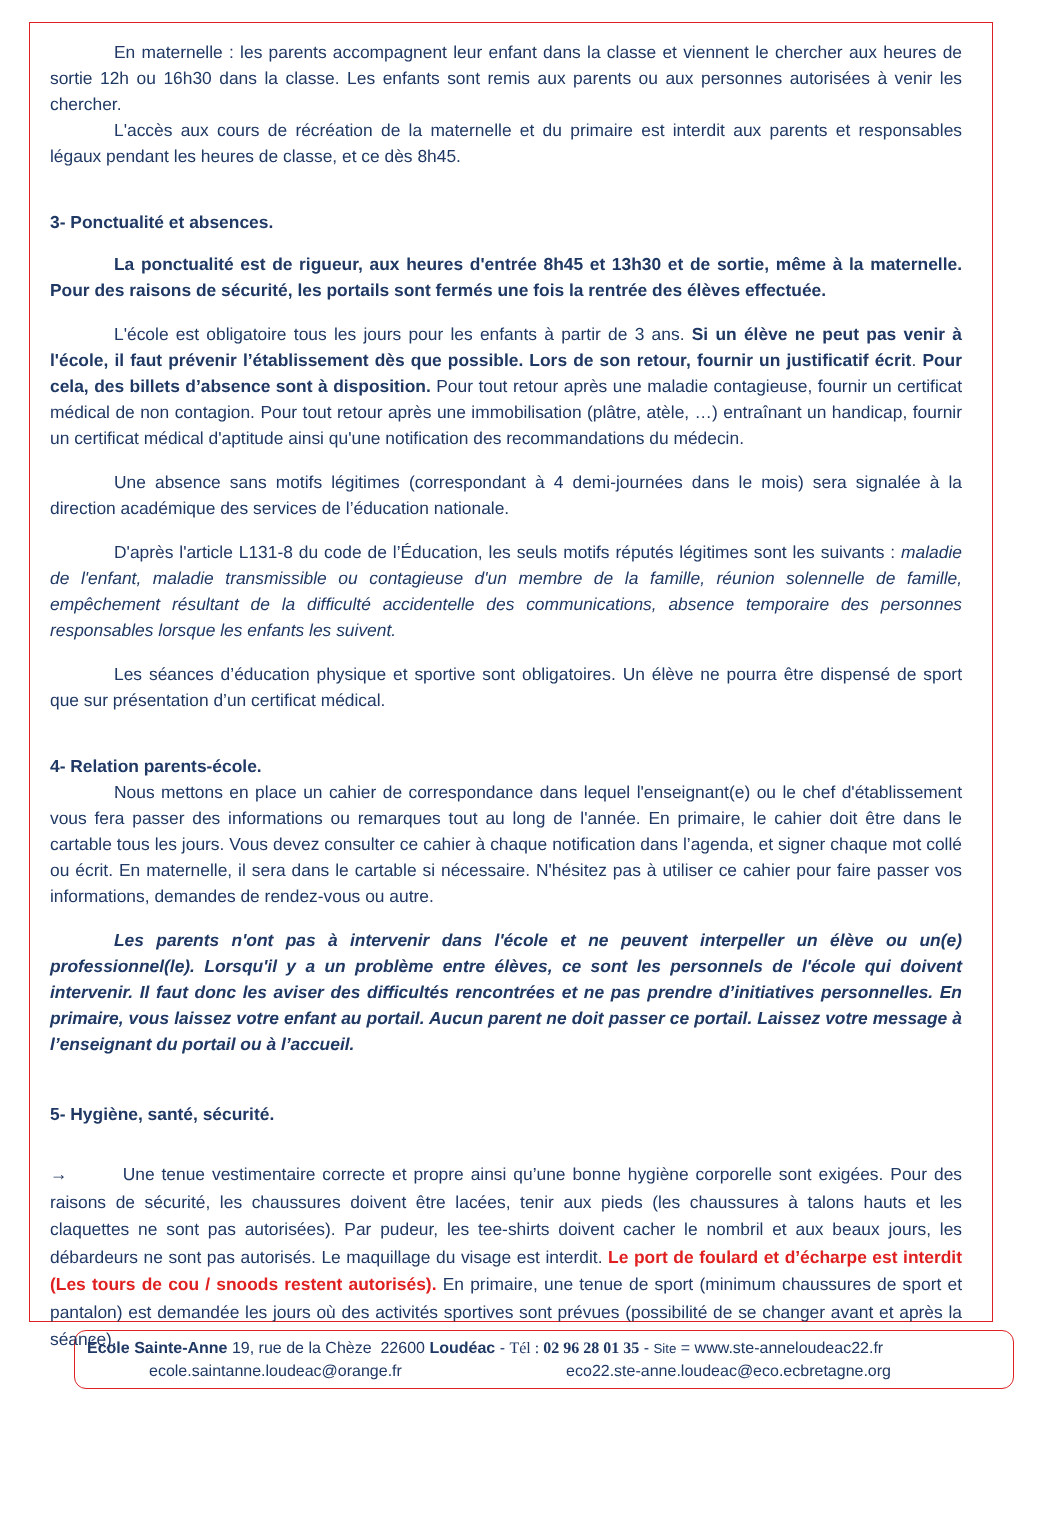En maternelle : les parents accompagnent leur enfant dans la classe et viennent le chercher aux heures de sortie 12h ou 16h30 dans la classe. Les enfants sont remis aux parents ou aux personnes autorisées à venir les chercher.
L'accès aux cours de récréation de la maternelle et du primaire est interdit aux parents et responsables légaux pendant les heures de classe, et ce dès 8h45.
3- Ponctualité et absences.
La ponctualité est de rigueur, aux heures d'entrée 8h45 et 13h30 et de sortie, même à la maternelle. Pour des raisons de sécurité, les portails sont fermés une fois la rentrée des élèves effectuée.
L'école est obligatoire tous les jours pour les enfants à partir de 3 ans. Si un élève ne peut pas venir à l'école, il faut prévenir l’établissement dès que possible. Lors de son retour, fournir un justificatif écrit. Pour cela, des billets d’absence sont à disposition. Pour tout retour après une maladie contagieuse, fournir un certificat médical de non contagion. Pour tout retour après une immobilisation (plâtre, atèle, …) entraînant un handicap, fournir un certificat médical d'aptitude ainsi qu'une notification des recommandations du médecin.
Une absence sans motifs légitimes (correspondant à 4 demi-journées dans le mois) sera signalée à la direction académique des services de l’éducation nationale.
D'après l'article L131-8 du code de l’Éducation, les seuls motifs réputés légitimes sont les suivants : maladie de l'enfant, maladie transmissible ou contagieuse d'un membre de la famille, réunion solennelle de famille, empêchement résultant de la difficulté accidentelle des communications, absence temporaire des personnes responsables lorsque les enfants les suivent.
Les séances d’éducation physique et sportive sont obligatoires. Un élève ne pourra être dispensé de sport que sur présentation d’un certificat médical.
4- Relation parents-école.
Nous mettons en place un cahier de correspondance dans lequel l'enseignant(e) ou le chef d'établissement vous fera passer des informations ou remarques tout au long de l'année. En primaire, le cahier doit être dans le cartable tous les jours. Vous devez consulter ce cahier à chaque notification dans l’agenda, et signer chaque mot collé ou écrit. En maternelle, il sera dans le cartable si nécessaire. N'hésitez pas à utiliser ce cahier pour faire passer vos informations, demandes de rendez-vous ou autre.
Les parents n'ont pas à intervenir dans l'école et ne peuvent interpeller un élève ou un(e) professionnel(le). Lorsqu'il y a un problème entre élèves, ce sont les personnels de l'école qui doivent intervenir. Il faut donc les aviser des difficultés rencontrées et ne pas prendre d’initiatives personnelles. En primaire, vous laissez votre enfant au portail. Aucun parent ne doit passer ce portail. Laissez votre message à l’enseignant du portail ou à l’accueil.
5- Hygiène, santé, sécurité.
→ Une tenue vestimentaire correcte et propre ainsi qu’une bonne hygiène corporelle sont exigées. Pour des raisons de sécurité, les chaussures doivent être lacées, tenir aux pieds (les chaussures à talons hauts et les claquettes ne sont pas autorisées). Par pudeur, les tee-shirts doivent cacher le nombril et aux beaux jours, les débardeurs ne sont pas autorisés. Le maquillage du visage est interdit. Le port de foulard et d’écharpe est interdit (Les tours de cou / snoods restent autorisés). En primaire, une tenue de sport (minimum chaussures de sport et pantalon) est demandée les jours où des activités sportives sont prévues (possibilité de se changer avant et après la séance).
École Sainte-Anne 19, rue de la Chèze 22600 Loudéac - Tél : 02 96 28 01 35 - Site = www.ste-anneloudeac22.fr
ecole.saintanne.loudeac@orange.fr eco22.ste-anne.loudeac@eco.ecbretagne.org